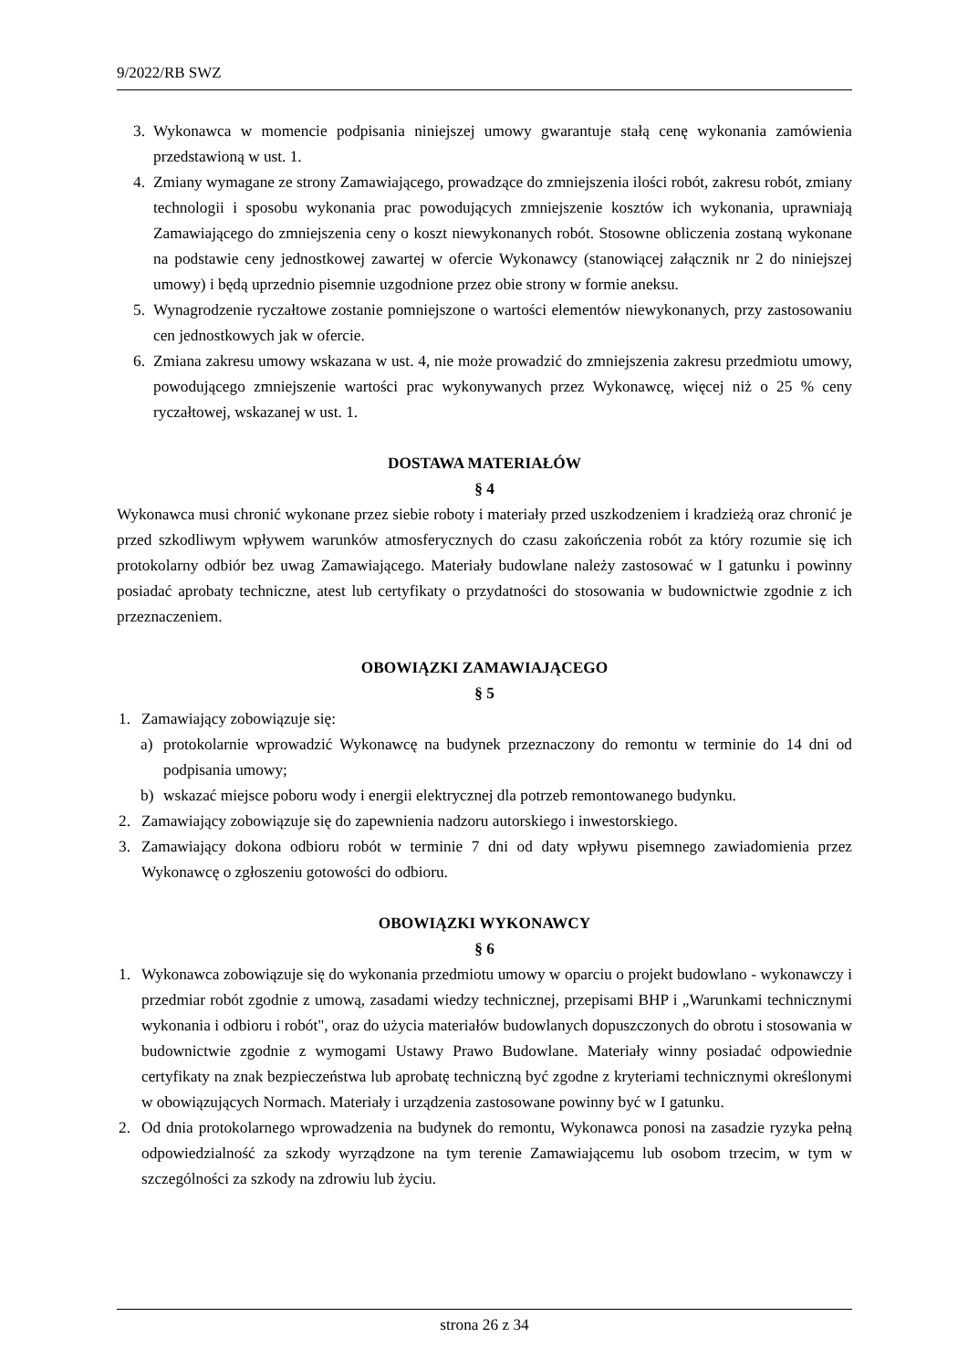9/2022/RB SWZ
3. Wykonawca w momencie podpisania niniejszej umowy gwarantuje stałą cenę wykonania zamówienia przedstawioną w ust. 1.
4. Zmiany wymagane ze strony Zamawiającego, prowadzące do zmniejszenia ilości robót, zakresu robót, zmiany technologii i sposobu wykonania prac powodujących zmniejszenie kosztów ich wykonania, uprawniają Zamawiającego do zmniejszenia ceny o koszt niewykonanych robót. Stosowne obliczenia zostaną wykonane na podstawie ceny jednostkowej zawartej w ofercie Wykonawcy (stanowiącej załącznik nr 2 do niniejszej umowy) i będą uprzednio pisemnie uzgodnione przez obie strony w formie aneksu.
5. Wynagrodzenie ryczałtowe zostanie pomniejszone o wartości elementów niewykonanych, przy zastosowaniu cen jednostkowych jak w ofercie.
6. Zmiana zakresu umowy wskazana w ust. 4, nie może prowadzić do zmniejszenia zakresu przedmiotu umowy, powodującego zmniejszenie wartości prac wykonywanych przez Wykonawcę, więcej niż o 25 % ceny ryczałtowej, wskazanej w ust. 1.
DOSTAWA MATERIAŁÓW
§ 4
Wykonawca musi chronić wykonane przez siebie roboty i materiały przed uszkodzeniem i kradzieżą oraz chronić je przed szkodliwym wpływem warunków atmosferycznych do czasu zakończenia robót za który rozumie się ich protokolarny odbiór bez uwag Zamawiającego. Materiały budowlane należy zastosować w I gatunku i powinny posiadać aprobaty techniczne, atest lub certyfikaty o przydatności do stosowania w budownictwie zgodnie z ich przeznaczeniem.
OBOWIĄZKI ZAMAWIAJĄCEGO
§ 5
1. Zamawiający zobowiązuje się:
a) protokolarnie wprowadzić Wykonawcę na budynek przeznaczony do remontu w terminie do 14 dni od podpisania umowy;
b) wskazać miejsce poboru wody i energii elektrycznej dla potrzeb remontowanego budynku.
2. Zamawiający zobowiązuje się do zapewnienia nadzoru autorskiego i inwestorskiego.
3. Zamawiający dokona odbioru robót w terminie 7 dni od daty wpływu pisemnego zawiadomienia przez Wykonawcę o zgłoszeniu gotowości do odbioru.
OBOWIĄZKI WYKONAWCY
§ 6
1. Wykonawca zobowiązuje się do wykonania przedmiotu umowy w oparciu o projekt budowlano - wykonawczy i przedmiar robót zgodnie z umową, zasadami wiedzy technicznej, przepisami BHP i „Warunkami technicznymi wykonania i odbioru i robót", oraz do użycia materiałów budowlanych dopuszczonych do obrotu i stosowania w budownictwie zgodnie z wymogami Ustawy Prawo Budowlane. Materiały winny posiadać odpowiednie certyfikaty na znak bezpieczeństwa lub aprobatę techniczną być zgodne z kryteriami technicznymi określonymi w obowiązujących Normach. Materiały i urządzenia zastosowane powinny być w I gatunku.
2. Od dnia protokolarnego wprowadzenia na budynek do remontu, Wykonawca ponosi na zasadzie ryzyka pełną odpowiedzialność za szkody wyrządzone na tym terenie Zamawiającemu lub osobom trzecim, w tym w szczególności za szkody na zdrowiu lub życiu.
strona 26 z 34